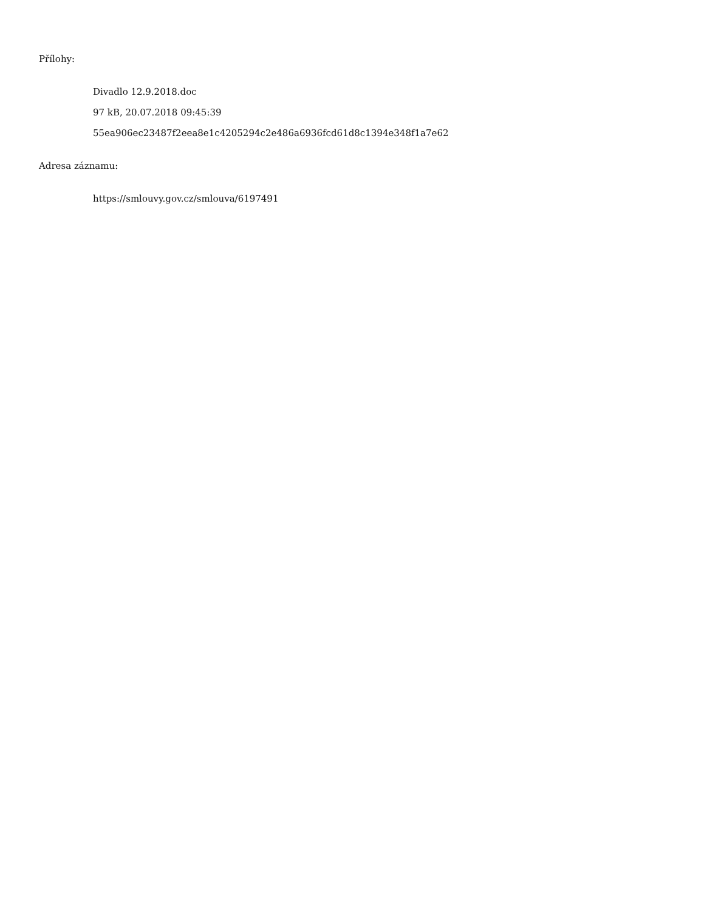Přílohy:
Divadlo 12.9.2018.doc
97 kB, 20.07.2018 09:45:39
55ea906ec23487f2eea8e1c4205294c2e486a6936fcd61d8c1394e348f1a7e62
Adresa záznamu:
https://smlouvy.gov.cz/smlouva/6197491